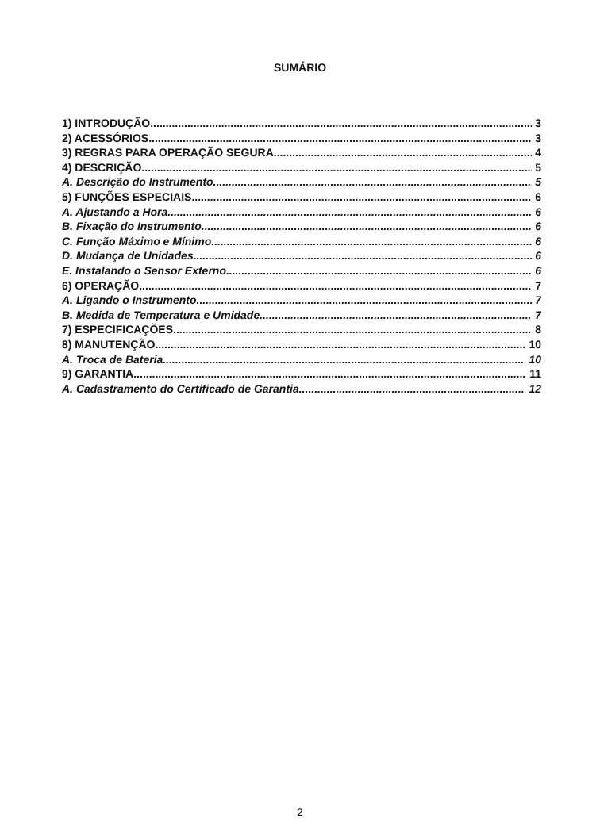SUMÁRIO
1) INTRODUÇÃO 3
2) ACESSÓRIOS 3
3) REGRAS PARA OPERAÇÃO SEGURA 4
4) DESCRIÇÃO 5
A. Descrição do Instrumento 5
5) FUNÇÕES ESPECIAIS 6
A. Ajustando a Hora 6
B. Fixação do Instrumento 6
C. Função Máximo e Mínimo 6
D. Mudança de Unidades 6
E. Instalando o Sensor Externo 6
6) OPERAÇÃO 7
A. Ligando o Instrumento 7
B. Medida de Temperatura e Umidade 7
7) ESPECIFICAÇÕES 8
8) MANUTENÇÃO 10
A. Troca de Bateria 10
9) GARANTIA 11
A. Cadastramento do Certificado de Garantia 12
2